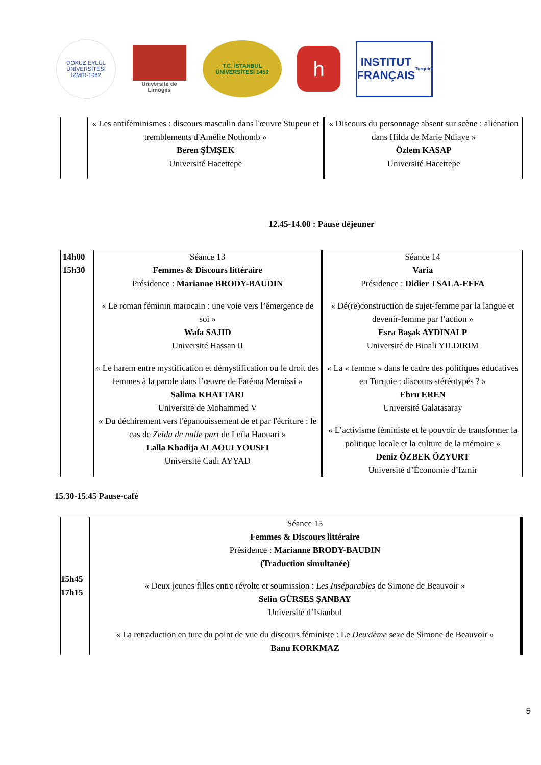DOKUZ EYLÜL ÜNİVERSİTESİ
İZMİR-1982
Université de Limoges
T.C. İSTANBUL ÜNİVERSİTESİ 1453
h
INSTITUT
FRANÇAIS
Turquie
| | « Les antiféminismes : discours masculin dans l'œuvre Stupeur et tremblements d'Amélie Nothomb » Beren ŞİMŞEK Université Hacettepe | « Discours du personnage absent sur scène : aliénation dans Hilda de Marie Ndiaye » Özlem KASAP Université Hacettepe |
12.45-14.00 : Pause déjeuner
| 14h00 15h30 | Séance 13 Femmes & Discours littéraire Présidence : Marianne BRODY-BAUDIN « Le roman féminin marocain : une voie vers l’émergence de soi » Wafa SAJID Université Hassan II « Le harem entre mystification et démystification ou le droit des femmes à la parole dans l’œuvre de Fatéma Mernissi » Salima KHATTARI Université de Mohammed V « Du déchirement vers l'épanouissement de et par l'écriture : le cas de Zeida de nulle part de Leïla Haouari » Lalla Khadija ALAOUI YOUSFI Université Cadi AYYAD | Séance 14 Varia Présidence : Didier TSALA-EFFA « Dé(re)construction de sujet-femme par la langue et devenir-femme par l’action » Esra Başak AYDINALP Université de Binali YILDIRIM « La « femme » dans le cadre des politiques éducatives en Turquie : discours stéréotypés ? » Ebru EREN Université Galatasaray « L’activisme féministe et le pouvoir de transformer la politique locale et la culture de la mémoire » Deniz ÖZBEK ÖZYURT Université d’Économie d’Izmir |
15.30-15.45 Pause-café
| 15h45 17h15 | Séance 15 Femmes & Discours littéraire Présidence : Marianne BRODY-BAUDIN (Traduction simultanée) « Deux jeunes filles entre révolte et soumission : Les Inséparables de Simone de Beauvoir » Selin GÜRSES ŞANBAY Université d’Istanbul « La retraduction en turc du point de vue du discours féministe : Le Deuxième sexe de Simone de Beauvoir » Banu KORKMAZ |
5